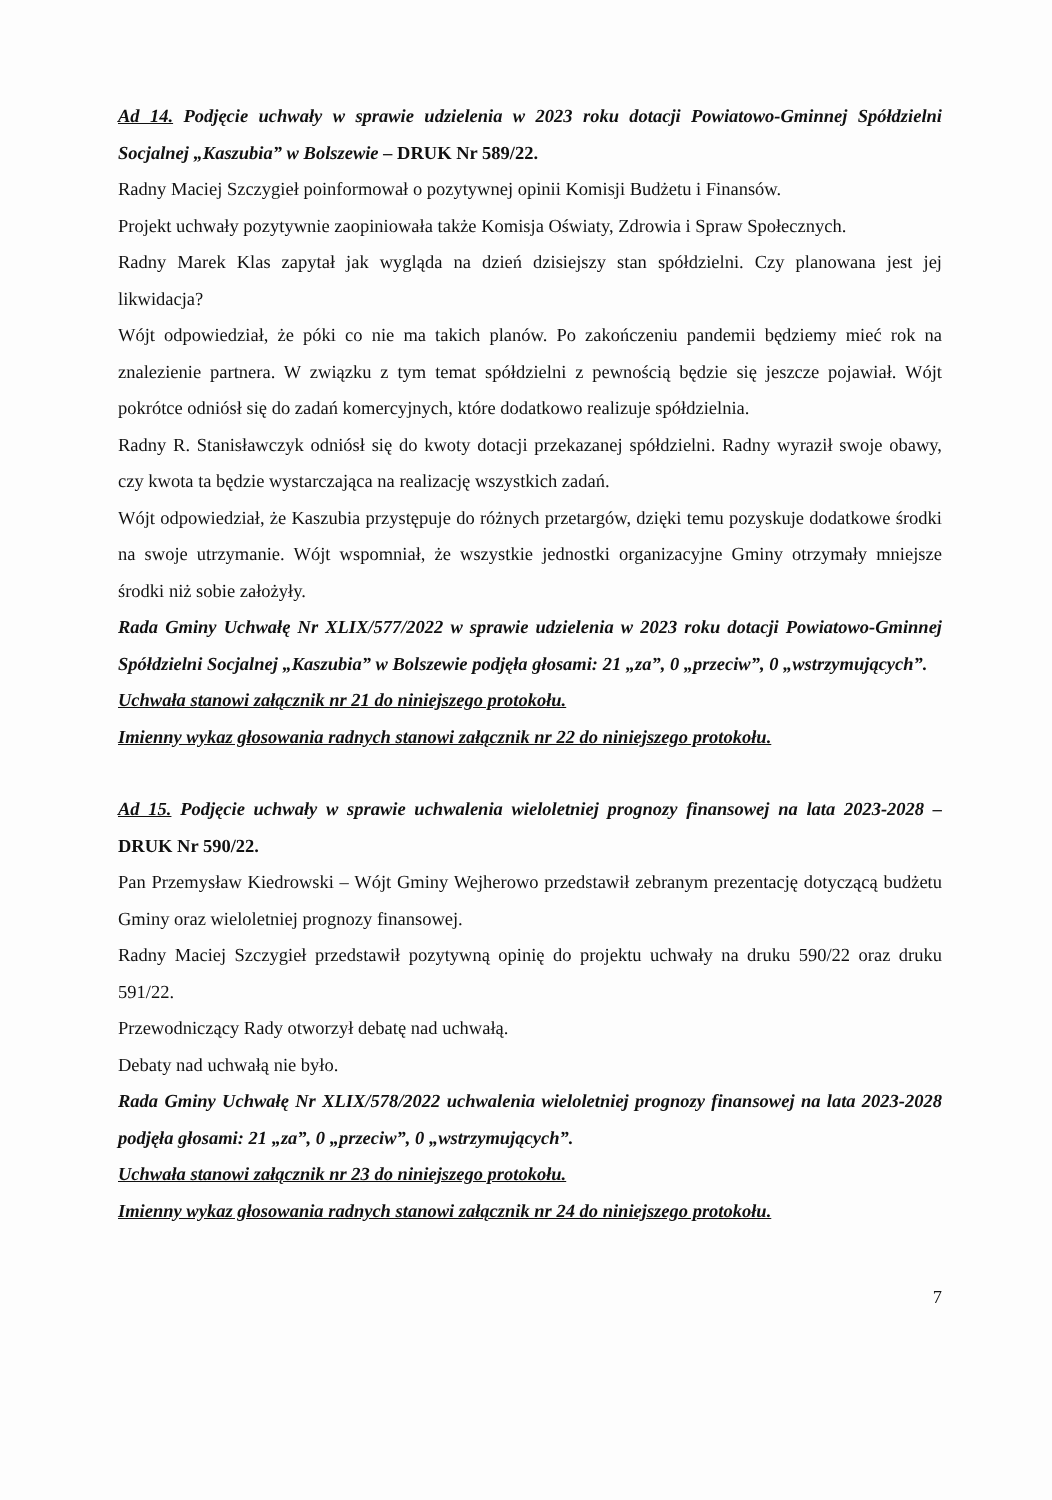Ad 14. Podjęcie uchwały w sprawie udzielenia w 2023 roku dotacji Powiatowo-Gminnej Spółdzielni Socjalnej „Kaszubia” w Bolszewie – DRUK Nr 589/22.
Radny Maciej Szczygieł poinformował o pozytywnej opinii Komisji Budżetu i Finansów.
Projekt uchwały pozytywnie zaopiniowała także Komisja Oświaty, Zdrowia i Spraw Społecznych.
Radny Marek Klas zapytał jak wygląda na dzień dzisiejszy stan spółdzielni. Czy planowana jest jej likwidacja?
Wójt odpowiedział, że póki co nie ma takich planów. Po zakończeniu pandemii będziemy mieć rok na znalezienie partnera. W związku z tym temat spółdzielni z pewnością będzie się jeszcze pojawiał. Wójt pokrótce odniósł się do zadań komercyjnych, które dodatkowo realizuje spółdzielnia.
Radny R. Stanisławczyk odniósł się do kwoty dotacji przekazanej spółdzielni. Radny wyraził swoje obawy, czy kwota ta będzie wystarczająca na realizację wszystkich zadań.
Wójt odpowiedział, że Kaszubia przystępuje do różnych przetargów, dzięki temu pozyskuje dodatkowe środki na swoje utrzymanie. Wójt wspomniał, że wszystkie jednostki organizacyjne Gminy otrzymały mniejsze środki niż sobie założyły.
Rada Gminy Uchwałę Nr XLIX/577/2022 w sprawie udzielenia w 2023 roku dotacji Powiatowo-Gminnej Spółdzielni Socjalnej „Kaszubia” w Bolszewie podjęła głosami: 21 „za”, 0 „przeciw”, 0 „wstrzymujących”.
Uchwała stanowi załącznik nr 21 do niniejszego protokołu.
Imienny wykaz głosowania radnych stanowi załącznik nr 22 do niniejszego protokołu.
Ad 15. Podjęcie uchwały w sprawie uchwalenia wieloletniej prognozy finansowej na lata 2023-2028 – DRUK Nr 590/22.
Pan Przemysław Kiedrowski – Wójt Gminy Wejherowo przedstawił zebranym prezentację dotyczącą budżetu Gminy oraz wieloletniej prognozy finansowej.
Radny Maciej Szczygieł przedstawił pozytywną opinię do projektu uchwały na druku 590/22 oraz druku 591/22.
Przewodniczący Rady otworzył debatę nad uchwałą.
Debaty nad uchwałą nie było.
Rada Gminy Uchwałę Nr XLIX/578/2022 uchwalenia wieloletniej prognozy finansowej na lata 2023-2028 podjęła głosami: 21 „za”, 0 „przeciw”, 0 „wstrzymujących”.
Uchwała stanowi załącznik nr 23 do niniejszego protokołu.
Imienny wykaz głosowania radnych stanowi załącznik nr 24 do niniejszego protokołu.
7